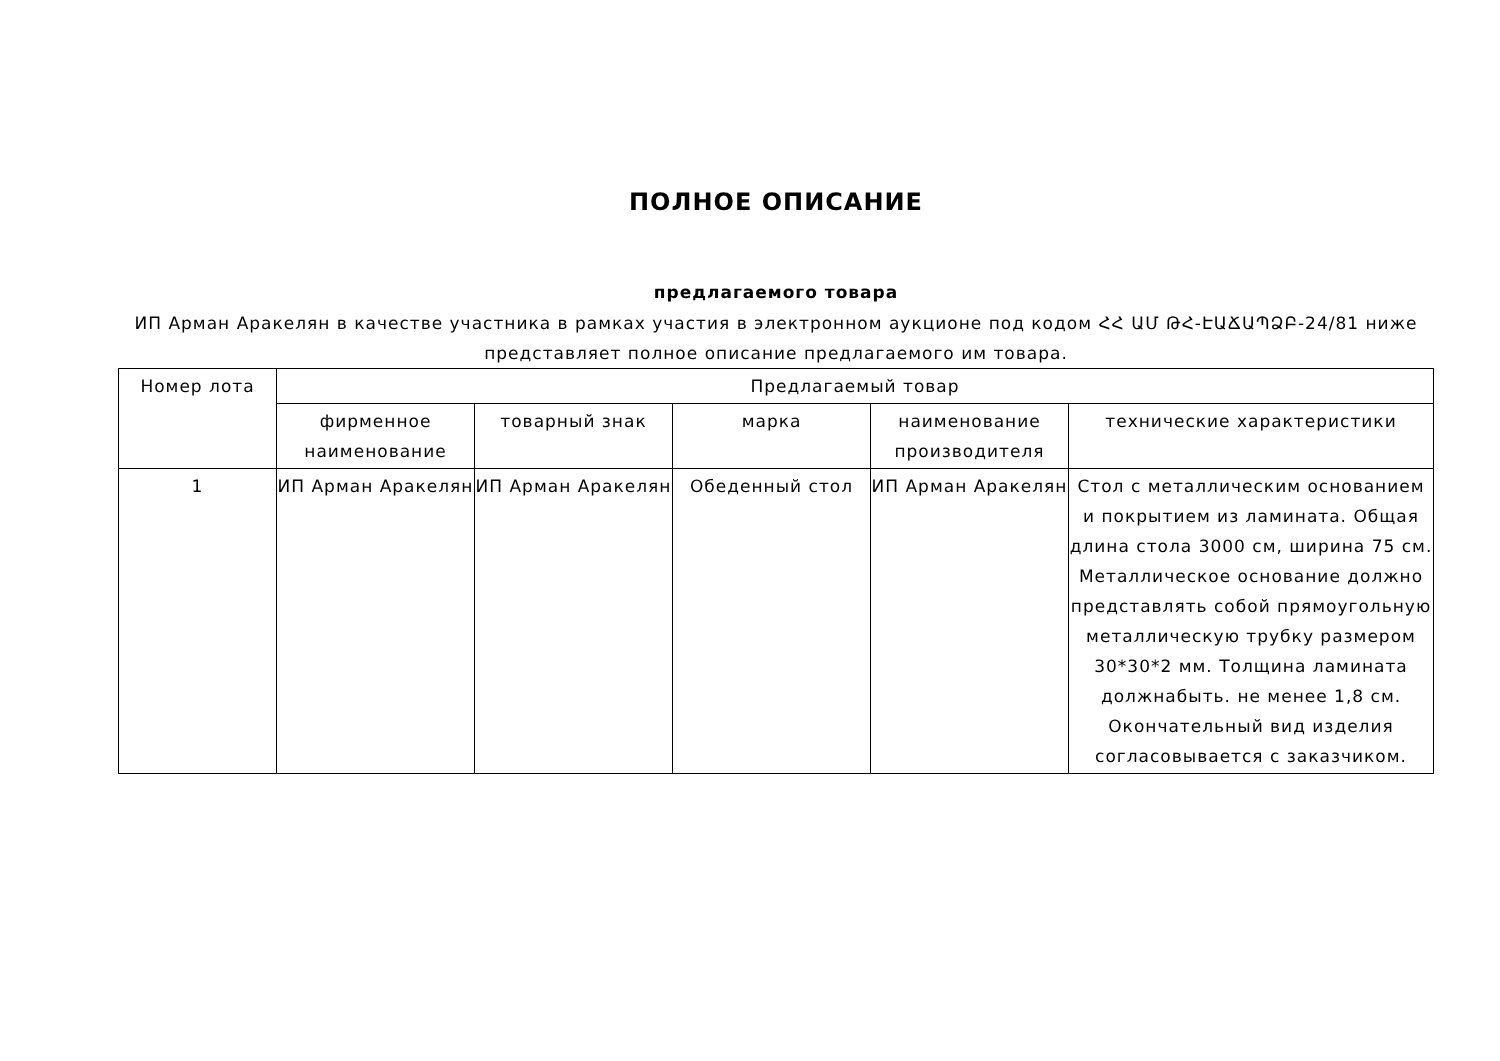ПОЛНОЕ ОПИСАНИЕ
предлагаемого товара
ИП Арман Аракелян в качестве участника в рамках участия в электронном аукционе под кодом ՀՀ ԱՄ ԹՀ-ԷԱՃԱՊՁԲ-24/81 ниже представляет полное описание предлагаемого им товара.
| Номер лота | Предлагаемый товар | | | | |
| --- | --- | --- | --- | --- | --- |
| | фирменное наименование | товарный знак | марка | наименование производителя | технические характеристики |
| 1 | ИП Арман Аракелян | ИП Арман Аракелян | Обеденный стол | ИП Арман Аракелян | Стол с металлическим основанием и покрытием из ламината. Общая длина стола 3000 см, ширина 75 см. Металлическое основание должно представлять собой прямоугольную металлическую трубку размером 30*30*2 мм. Толщина ламината должнабыть. не менее 1,8 см. Окончательный вид изделия согласовывается с заказчиком. |